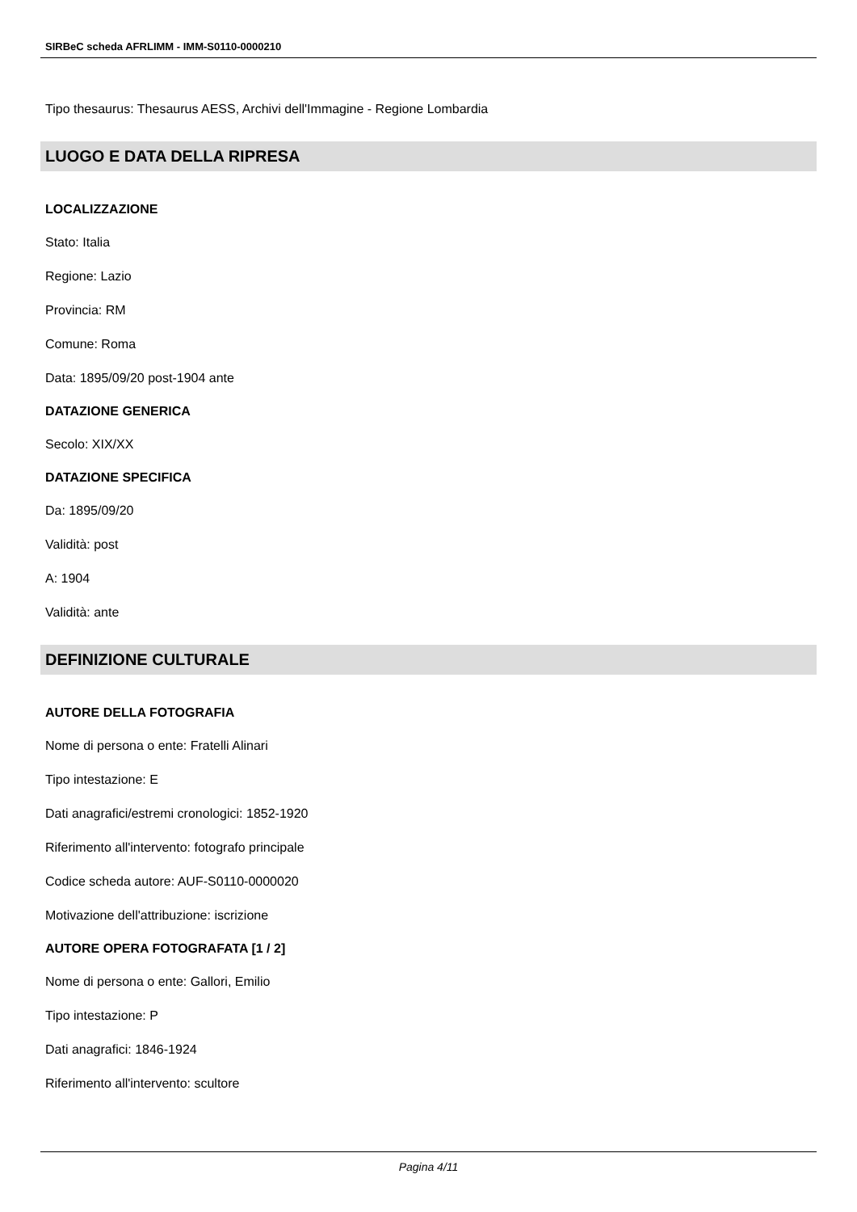SIRBeC scheda AFRLIMM - IMM-S0110-0000210
Tipo thesaurus: Thesaurus AESS, Archivi dell'Immagine - Regione Lombardia
LUOGO E DATA DELLA RIPRESA
LOCALIZZAZIONE
Stato: Italia
Regione: Lazio
Provincia: RM
Comune: Roma
Data: 1895/09/20 post-1904 ante
DATAZIONE GENERICA
Secolo: XIX/XX
DATAZIONE SPECIFICA
Da: 1895/09/20
Validità: post
A: 1904
Validità: ante
DEFINIZIONE CULTURALE
AUTORE DELLA FOTOGRAFIA
Nome di persona o ente: Fratelli Alinari
Tipo intestazione: E
Dati anagrafici/estremi cronologici: 1852-1920
Riferimento all'intervento: fotografo principale
Codice scheda autore: AUF-S0110-0000020
Motivazione dell'attribuzione: iscrizione
AUTORE OPERA FOTOGRAFATA [1 / 2]
Nome di persona o ente: Gallori, Emilio
Tipo intestazione: P
Dati anagrafici: 1846-1924
Riferimento all'intervento: scultore
Pagina 4/11